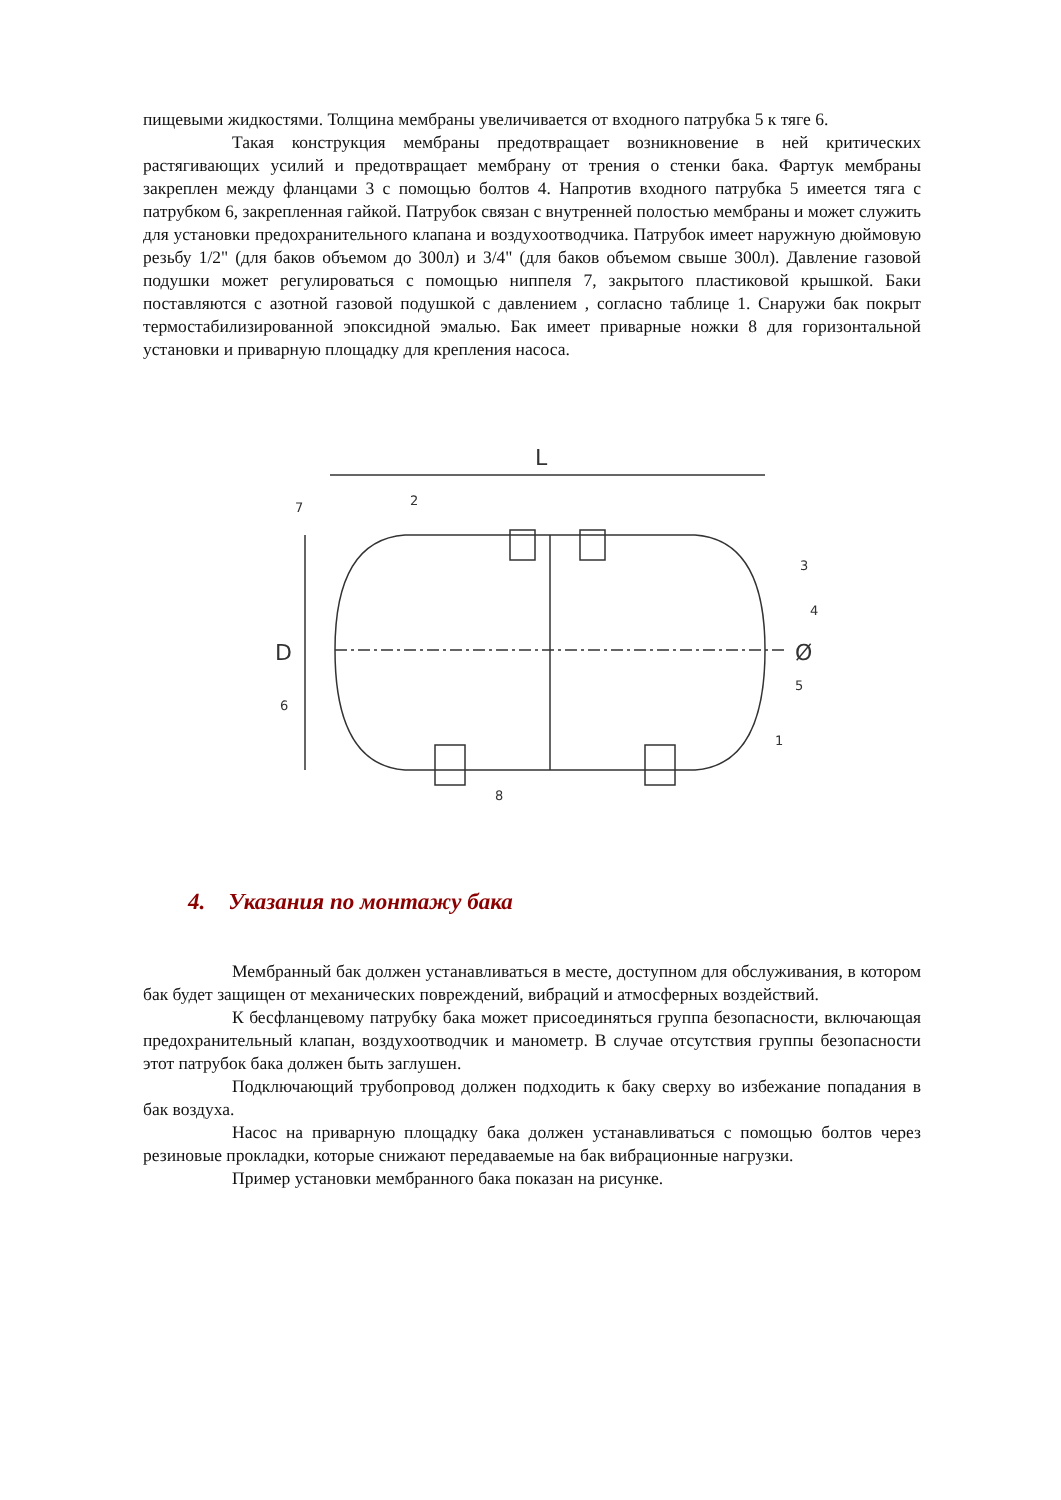пищевыми жидкостями. Толщина мембраны увеличивается от входного патрубка 5 к тяге 6.
Такая конструкция мембраны предотвращает возникновение в ней критических растягивающих усилий и предотвращает мембрану от трения о стенки бака. Фартук мембраны закреплен между фланцами 3 с помощью болтов 4. Напротив входного патрубка 5 имеется тяга с патрубком 6, закрепленная гайкой. Патрубок связан с внутренней полостью мембраны и может служить для установки предохранительного клапана и воздухоотводчика. Патрубок имеет наружную дюймовую резьбу 1/2" (для баков объемом до 300л) и 3/4" (для баков объемом свыше 300л). Давление газовой подушки может регулироваться с помощью ниппеля 7, закрытого пластиковой крышкой. Баки поставляются с азотной газовой подушкой с давлением , согласно таблице 1. Снаружи бак покрыт термостабилизированной эпоксидной эмалью. Бак имеет приварные ножки 8 для горизонтальной установки и приварную площадку для крепления насоса.
L
D
Ø
7
2
3
4
5
1
6
8
4. Указания по монтажу бака
Мембранный бак должен устанавливаться в месте, доступном для обслуживания, в котором бак будет защищен от механических повреждений, вибраций и атмосферных воздействий.
К бесфланцевому патрубку бака может присоединяться группа безопасности, включающая предохранительный клапан, воздухоотводчик и манометр. В случае отсутствия группы безопасности этот патрубок бака должен быть заглушен.
Подключающий трубопровод должен подходить к баку сверху во избежание попадания в бак воздуха.
Насос на приварную площадку бака должен устанавливаться с помощью болтов через резиновые прокладки, которые снижают передаваемые на бак вибрационные нагрузки.
Пример установки мембранного бака показан на рисунке.